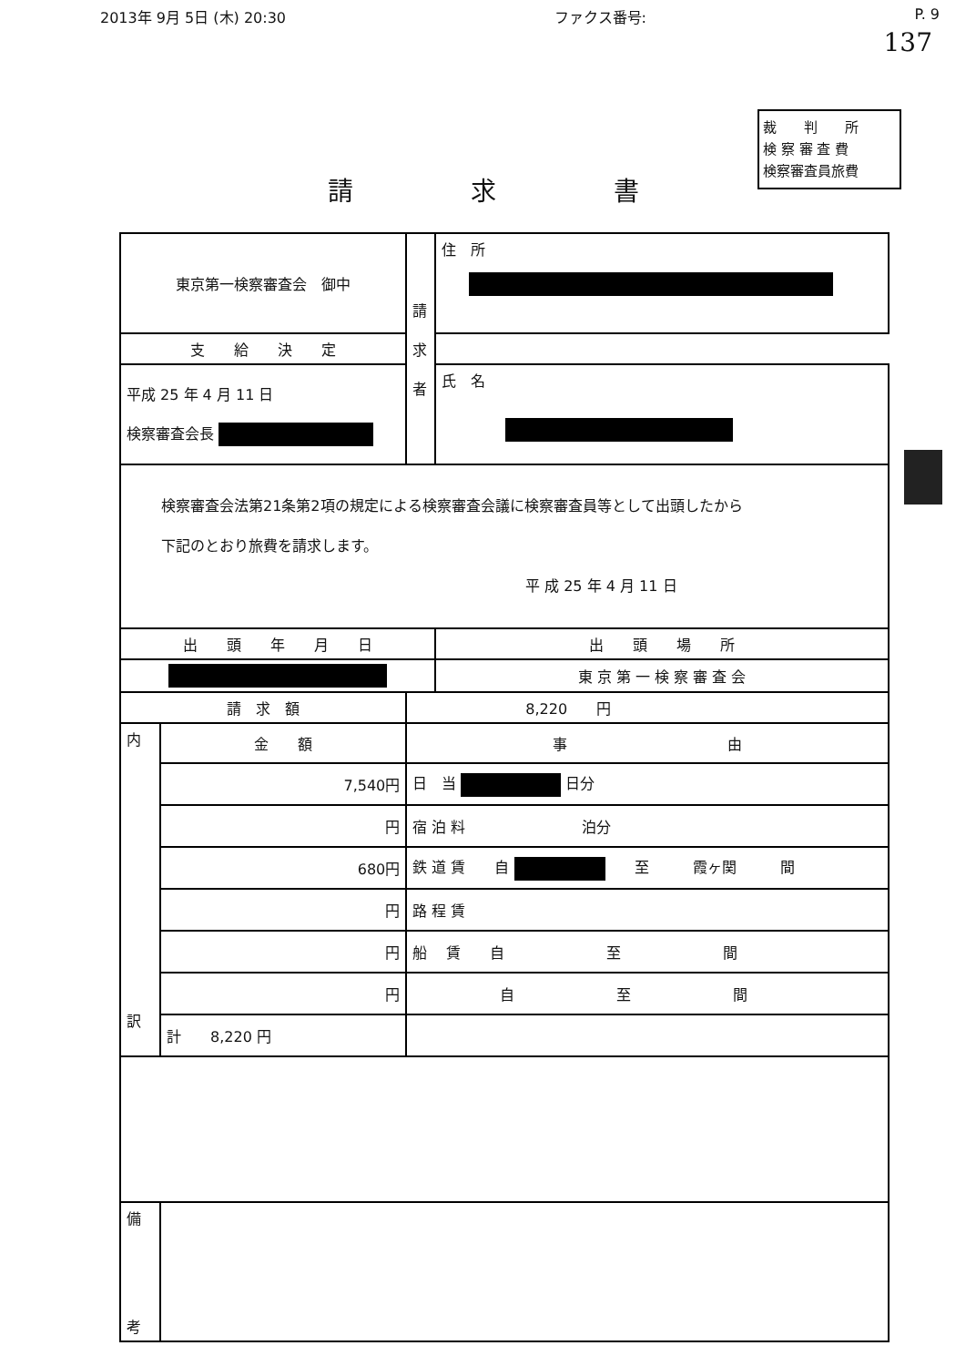2013年 9月 5日 (木) 20:30 ファクス番号: P. 9
137
裁　　判　　所
検 察 審 査 費
検察審査員旅費
請 求 書
| 東京第一検察審査会 御中 | | | 請 求 者 | 住 所 |
| 支 給 決 定 | | | | |
| 平成 25 年 4 月 11 日 検察審査会長 | | | | 氏 名 |
| 検察審査会法第21条第2項の規定による検察審査会議に検察審査員等として出頭したから 下記のとおり旅費を請求します。 平 成 25 年 4 月 11 日 | | | | |
| 出 頭 年 月 日 | | | | 出 頭 場 所 |
| | | | | 東 京 第 一 検 察 審 査 会 |
| 請 求 額 | | 8,220 円 | | |
| 内 訳 | 金 額 | | 事 由 | |
| | 7,540円 | | 日 当 日分 | |
| | 円 | | 宿 泊 料 泊分 | |
| | 680円 | | 鉄 道 賃 自 至 霞ヶ関 間 | |
| | 円 | | 路 程 賃 | |
| | 円 | | 船 賃 自 至 間 | |
| | 円 | | 自 至 間 | |
| | 計 8,220 円 | | | |
| 備 考 | | | | |